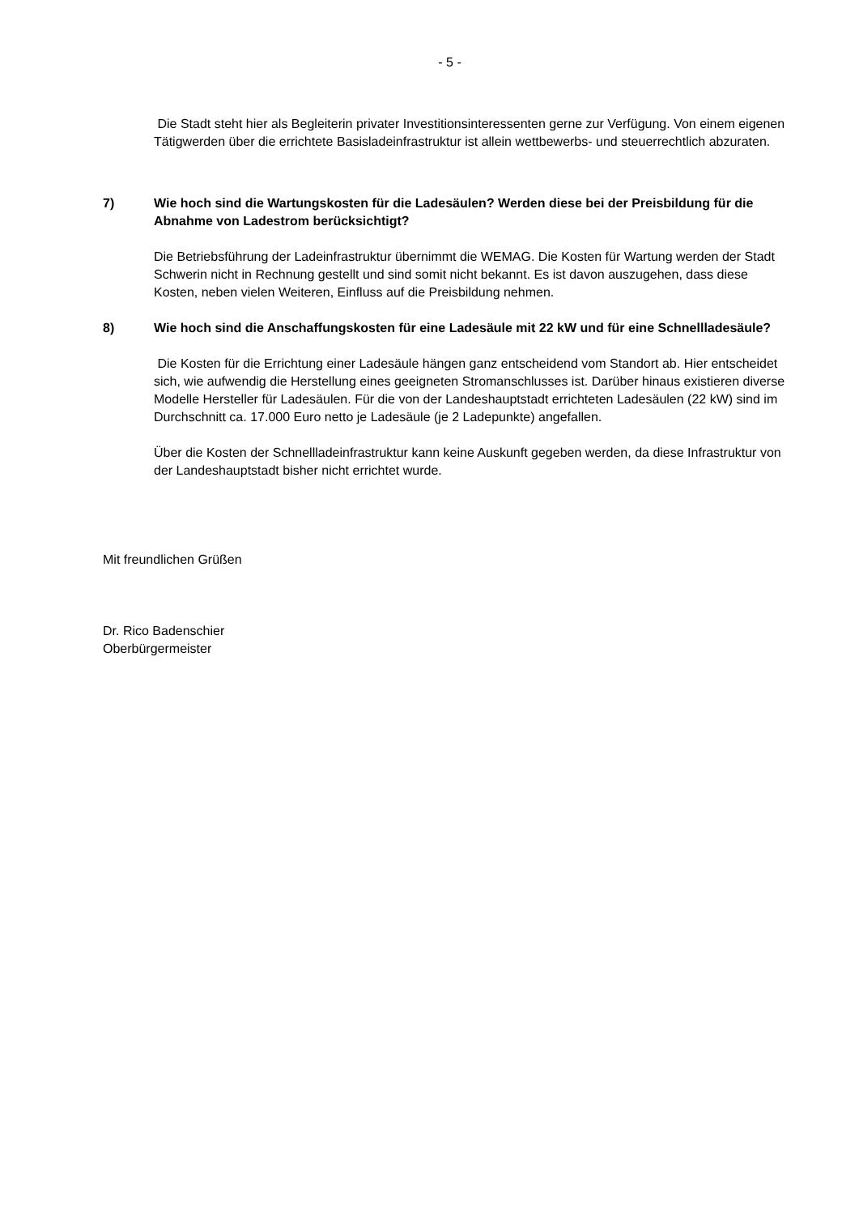- 5 -
Die Stadt steht hier als Begleiterin privater Investitionsinteressenten gerne zur Verfügung. Von einem eigenen Tätigwerden über die errichtete Basisladeinfrastruktur ist allein wettbewerbs- und steuerrechtlich abzuraten.
7) Wie hoch sind die Wartungskosten für die Ladesäulen? Werden diese bei der Preisbildung für die Abnahme von Ladestrom berücksichtigt?
Die Betriebsführung der Ladeinfrastruktur übernimmt die WEMAG. Die Kosten für Wartung werden der Stadt Schwerin nicht in Rechnung gestellt und sind somit nicht bekannt. Es ist davon auszugehen, dass diese Kosten, neben vielen Weiteren, Einfluss auf die Preisbildung nehmen.
8) Wie hoch sind die Anschaffungskosten für eine Ladesäule mit 22 kW und für eine Schnellladesäule?
Die Kosten für die Errichtung einer Ladesäule hängen ganz entscheidend vom Standort ab. Hier entscheidet sich, wie aufwendig die Herstellung eines geeigneten Stromanschlusses ist. Darüber hinaus existieren diverse Modelle Hersteller für Ladesäulen. Für die von der Landeshauptstadt errichteten Ladesäulen (22 kW) sind im Durchschnitt ca. 17.000 Euro netto je Ladesäule (je 2 Ladepunkte) angefallen.
Über die Kosten der Schnellladeinfrastruktur kann keine Auskunft gegeben werden, da diese Infrastruktur von der Landeshauptstadt bisher nicht errichtet wurde.
Mit freundlichen Grüßen
Dr. Rico Badenschier
Oberbürgermeister